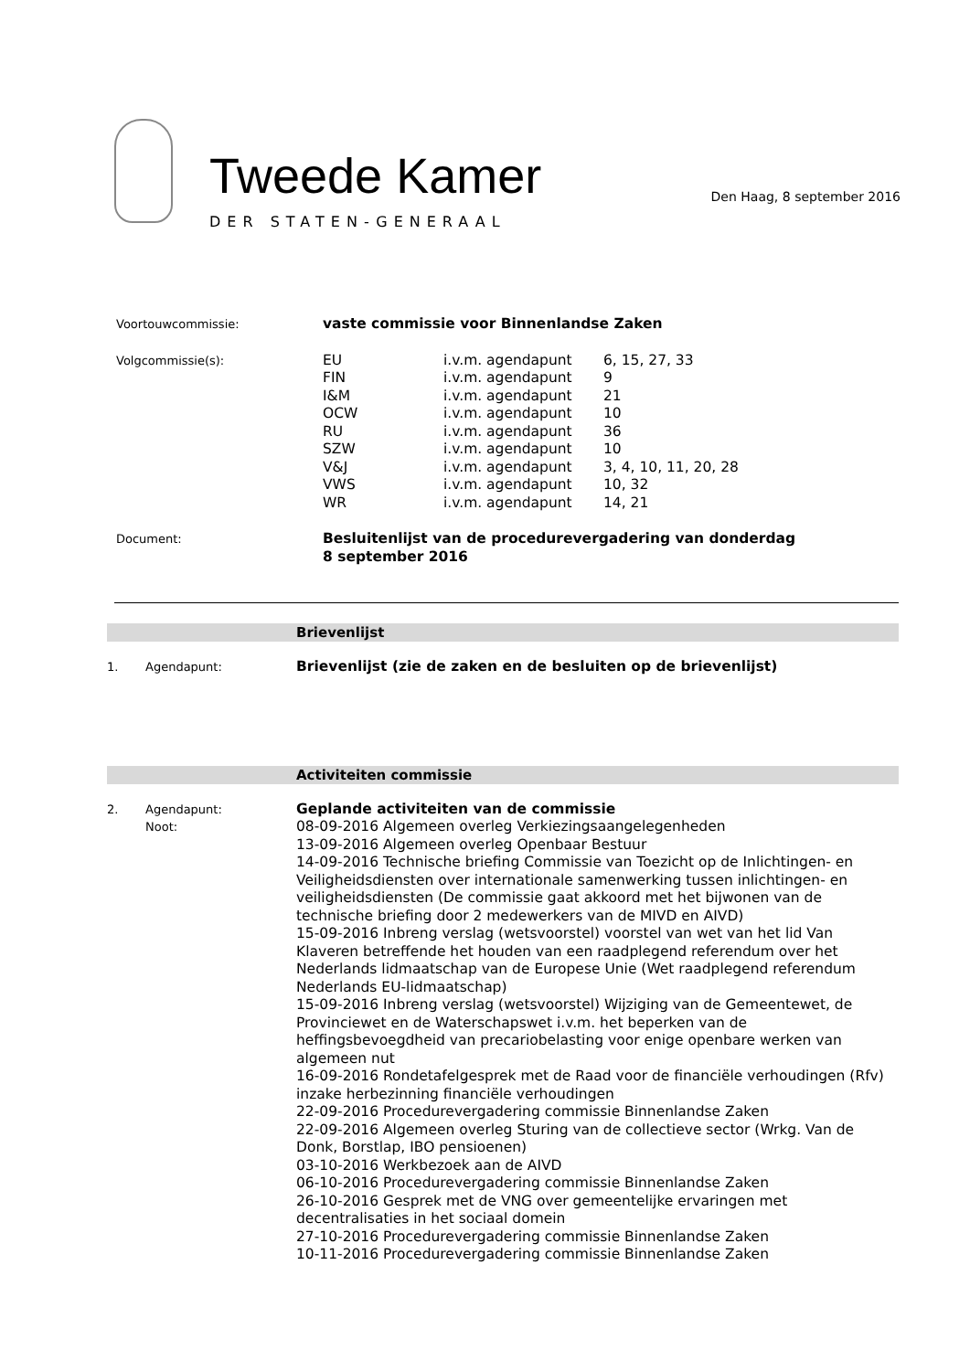Tweede Kamer
DER STATEN-GENERAAL
Den Haag, 8 september 2016
| Voortouwcommissie: | vaste commissie voor Binnenlandse Zaken | | |
| Volgcommissie(s): | EU FIN I&M OCW RU SZW V&J VWS WR | i.v.m. agendapunt i.v.m. agendapunt i.v.m. agendapunt i.v.m. agendapunt i.v.m. agendapunt i.v.m. agendapunt i.v.m. agendapunt i.v.m. agendapunt i.v.m. agendapunt | 6, 15, 27, 33 9 21 10 36 10 3, 4, 10, 11, 20, 28 10, 32 14, 21 |
| Document: | Besluitenlijst van de procedurevergadering van donderdag 8 september 2016 | | |
Brievenlijst
1. Agendapunt:
Brievenlijst (zie de zaken en de besluiten op de brievenlijst)
Activiteiten commissie
2. Agendapunt:
Noot:
Geplande activiteiten van de commissie
08-09-2016 Algemeen overleg Verkiezingsaangelegenheden
13-09-2016 Algemeen overleg Openbaar Bestuur
14-09-2016 Technische briefing Commissie van Toezicht op de Inlichtingen- en Veiligheidsdiensten over internationale samenwerking tussen inlichtingen- en veiligheidsdiensten (De commissie gaat akkoord met het bijwonen van de technische briefing door 2 medewerkers van de MIVD en AIVD)
15-09-2016 Inbreng verslag (wetsvoorstel) voorstel van wet van het lid Van Klaveren betreffende het houden van een raadplegend referendum over het Nederlands lidmaatschap van de Europese Unie (Wet raadplegend referendum Nederlands EU-lidmaatschap)
15-09-2016 Inbreng verslag (wetsvoorstel) Wijziging van de Gemeentewet, de Provinciewet en de Waterschapswet i.v.m. het beperken van de heffingsbevoegdheid van precariobelasting voor enige openbare werken van algemeen nut
16-09-2016 Rondetafelgesprek met de Raad voor de financiële verhoudingen (Rfv) inzake herbezinning financiële verhoudingen
22-09-2016 Procedurevergadering commissie Binnenlandse Zaken
22-09-2016 Algemeen overleg Sturing van de collectieve sector (Wrkg. Van de Donk, Borstlap, IBO pensioenen)
03-10-2016 Werkbezoek aan de AIVD
06-10-2016 Procedurevergadering commissie Binnenlandse Zaken
26-10-2016 Gesprek met de VNG over gemeentelijke ervaringen met decentralisaties in het sociaal domein
27-10-2016 Procedurevergadering commissie Binnenlandse Zaken
10-11-2016 Procedurevergadering commissie Binnenlandse Zaken